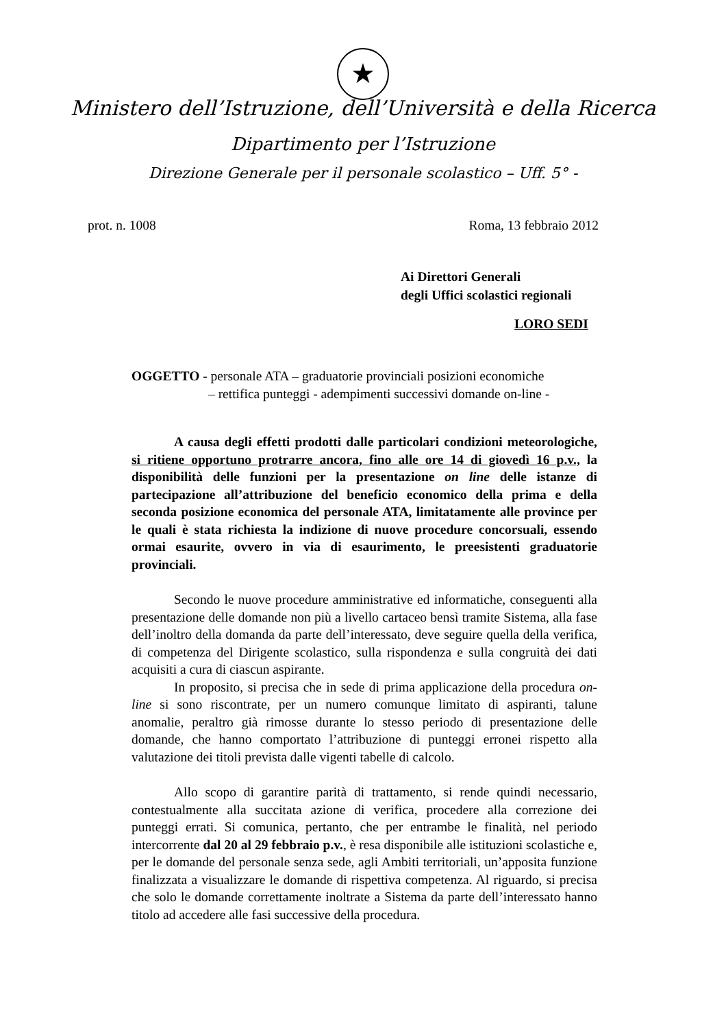★
Ministero dell’Istruzione, dell’Università e della Ricerca
Dipartimento per l’Istruzione
Direzione Generale per il personale scolastico – Uff. 5° -
prot. n. 1008 Roma, 13 febbraio 2012
Ai Direttori Generali
degli Uffici scolastici regionali
LORO SEDI
OGGETTO - personale ATA – graduatorie provinciali posizioni economiche
– rettifica punteggi - adempimenti successivi domande on-line -
A causa degli effetti prodotti dalle particolari condizioni meteorologiche, si ritiene opportuno protrarre ancora, fino alle ore 14 di giovedì 16 p.v., la disponibilità delle funzioni per la presentazione on line delle istanze di partecipazione all’attribuzione del beneficio economico della prima e della seconda posizione economica del personale ATA, limitatamente alle province per le quali è stata richiesta la indizione di nuove procedure concorsuali, essendo ormai esaurite, ovvero in via di esaurimento, le preesistenti graduatorie provinciali.
Secondo le nuove procedure amministrative ed informatiche, conseguenti alla presentazione delle domande non più a livello cartaceo bensì tramite Sistema, alla fase dell’inoltro della domanda da parte dell’interessato, deve seguire quella della verifica, di competenza del Dirigente scolastico, sulla rispondenza e sulla congruità dei dati acquisiti a cura di ciascun aspirante.
In proposito, si precisa che in sede di prima applicazione della procedura on-line si sono riscontrate, per un numero comunque limitato di aspiranti, talune anomalie, peraltro già rimosse durante lo stesso periodo di presentazione delle domande, che hanno comportato l’attribuzione di punteggi erronei rispetto alla valutazione dei titoli prevista dalle vigenti tabelle di calcolo.
Allo scopo di garantire parità di trattamento, si rende quindi necessario, contestualmente alla succitata azione di verifica, procedere alla correzione dei punteggi errati. Si comunica, pertanto, che per entrambe le finalità, nel periodo intercorrente dal 20 al 29 febbraio p.v., è resa disponibile alle istituzioni scolastiche e, per le domande del personale senza sede, agli Ambiti territoriali, un’apposita funzione finalizzata a visualizzare le domande di rispettiva competenza. Al riguardo, si precisa che solo le domande correttamente inoltrate a Sistema da parte dell’interessato hanno titolo ad accedere alle fasi successive della procedura.